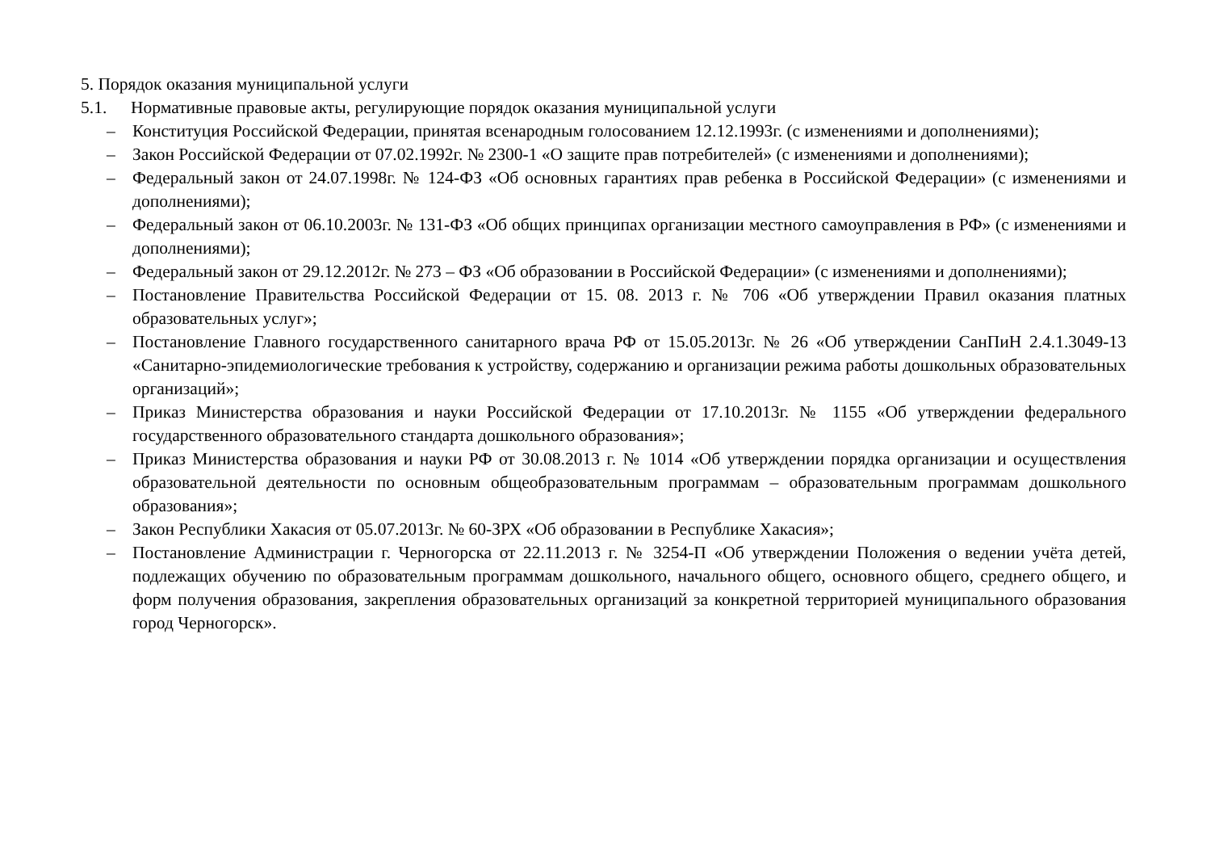5. Порядок оказания муниципальной услуги
5.1. Нормативные правовые акты, регулирующие порядок оказания муниципальной услуги
– Конституция Российской Федерации, принятая всенародным голосованием 12.12.1993г. (с изменениями и дополнениями);
– Закон Российской Федерации от 07.02.1992г. № 2300-1 «О защите прав потребителей» (с изменениями и дополнениями);
– Федеральный закон от 24.07.1998г. № 124-ФЗ «Об основных гарантиях прав ребенка в Российской Федерации» (с изменениями и дополнениями);
– Федеральный закон от 06.10.2003г. № 131-ФЗ «Об общих принципах организации местного самоуправления в РФ» (с изменениями и дополнениями);
– Федеральный закон от 29.12.2012г. № 273 – ФЗ «Об образовании в Российской Федерации» (с изменениями и дополнениями);
– Постановление Правительства Российской Федерации от 15. 08. 2013 г. № 706 «Об утверждении Правил оказания платных образовательных услуг»;
– Постановление Главного государственного санитарного врача РФ от 15.05.2013г. № 26 «Об утверждении СанПиН 2.4.1.3049-13 «Санитарно-эпидемиологические требования к устройству, содержанию и организации режима работы дошкольных образовательных организаций»;
– Приказ Министерства образования и науки Российской Федерации от 17.10.2013г. № 1155 «Об утверждении федерального государственного образовательного стандарта дошкольного образования»;
– Приказ Министерства образования и науки РФ от 30.08.2013 г. № 1014 «Об утверждении порядка организации и осуществления образовательной деятельности по основным общеобразовательным программам – образовательным программам дошкольного образования»;
– Закон Республики Хакасия от 05.07.2013г. № 60-ЗРХ «Об образовании в Республике Хакасия»;
– Постановление Администрации г. Черногорска от 22.11.2013 г. № 3254-П «Об утверждении Положения о ведении учёта детей, подлежащих обучению по образовательным программам дошкольного, начального общего, основного общего, среднего общего, и форм получения образования, закрепления образовательных организаций за конкретной территорией муниципального образования город Черногорск».